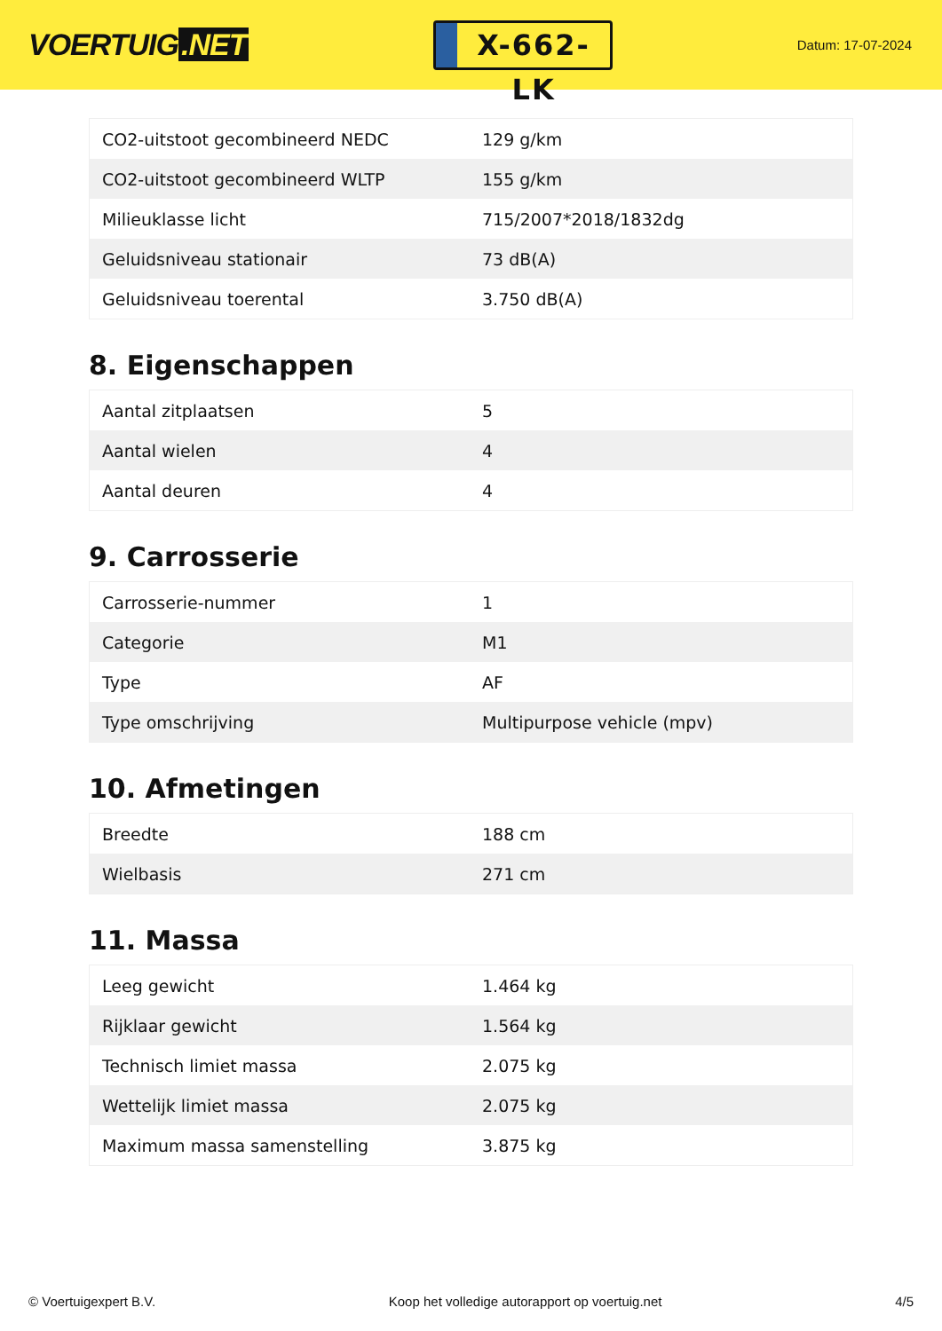VOERTUIG.NET
X-662-LK
Datum: 17-07-2024
| CO2-uitstoot gecombineerd NEDC | 129 g/km |
| CO2-uitstoot gecombineerd WLTP | 155 g/km |
| Milieuklasse licht | 715/2007*2018/1832dg |
| Geluidsniveau stationair | 73 dB(A) |
| Geluidsniveau toerental | 3.750 dB(A) |
8. Eigenschappen
| Aantal zitplaatsen | 5 |
| Aantal wielen | 4 |
| Aantal deuren | 4 |
9. Carrosserie
| Carrosserie-nummer | 1 |
| Categorie | M1 |
| Type | AF |
| Type omschrijving | Multipurpose vehicle (mpv) |
10. Afmetingen
| Breedte | 188 cm |
| Wielbasis | 271 cm |
11. Massa
| Leeg gewicht | 1.464 kg |
| Rijklaar gewicht | 1.564 kg |
| Technisch limiet massa | 2.075 kg |
| Wettelijk limiet massa | 2.075 kg |
| Maximum massa samenstelling | 3.875 kg |
© Voertuigexpert B.V. Koop het volledige autorapport op voertuig.net 4/5